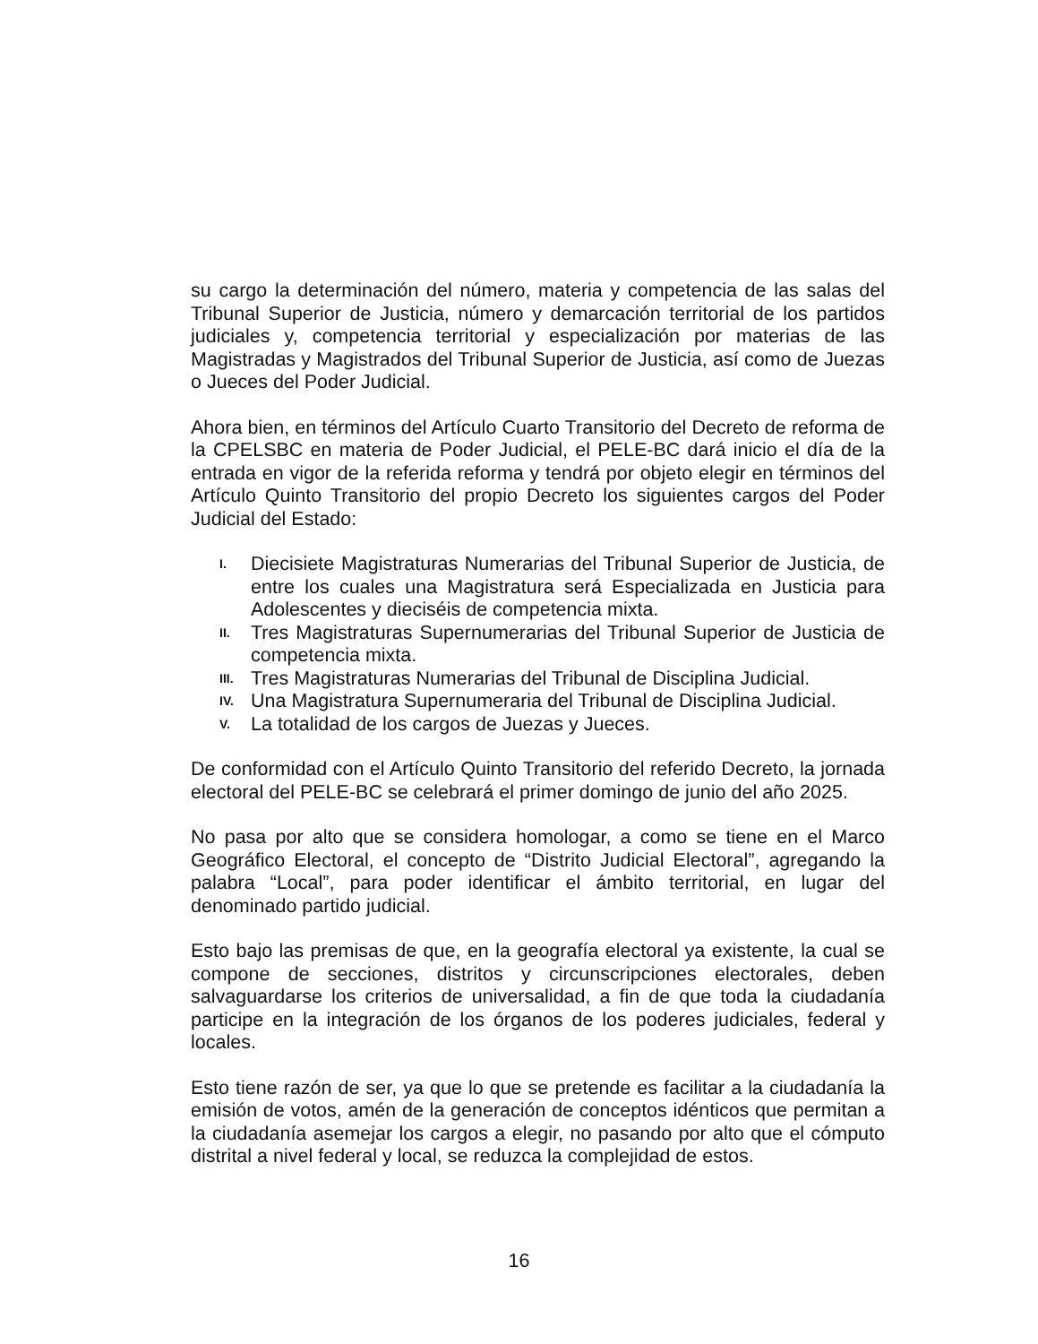su cargo la determinación del número, materia y competencia de las salas del Tribunal Superior de Justicia, número y demarcación territorial de los partidos judiciales y, competencia territorial y especialización por materias de las Magistradas y Magistrados del Tribunal Superior de Justicia, así como de Juezas o Jueces del Poder Judicial.
Ahora bien, en términos del Artículo Cuarto Transitorio del Decreto de reforma de la CPELSBC en materia de Poder Judicial, el PELE-BC dará inicio el día de la entrada en vigor de la referida reforma y tendrá por objeto elegir en términos del Artículo Quinto Transitorio del propio Decreto los siguientes cargos del Poder Judicial del Estado:
I. Diecisiete Magistraturas Numerarias del Tribunal Superior de Justicia, de entre los cuales una Magistratura será Especializada en Justicia para Adolescentes y dieciséis de competencia mixta.
II. Tres Magistraturas Supernumerarias del Tribunal Superior de Justicia de competencia mixta.
III. Tres Magistraturas Numerarias del Tribunal de Disciplina Judicial.
IV. Una Magistratura Supernumeraria del Tribunal de Disciplina Judicial.
V. La totalidad de los cargos de Juezas y Jueces.
De conformidad con el Artículo Quinto Transitorio del referido Decreto, la jornada electoral del PELE-BC se celebrará el primer domingo de junio del año 2025.
No pasa por alto que se considera homologar, a como se tiene en el Marco Geográfico Electoral, el concepto de “Distrito Judicial Electoral”, agregando la palabra “Local”, para poder identificar el ámbito territorial, en lugar del denominado partido judicial.
Esto bajo las premisas de que, en la geografía electoral ya existente, la cual se compone de secciones, distritos y circunscripciones electorales, deben salvaguardarse los criterios de universalidad, a fin de que toda la ciudadanía participe en la integración de los órganos de los poderes judiciales, federal y locales.
Esto tiene razón de ser, ya que lo que se pretende es facilitar a la ciudadanía la emisión de votos, amén de la generación de conceptos idénticos que permitan a la ciudadanía asemejar los cargos a elegir, no pasando por alto que el cómputo distrital a nivel federal y local, se reduzca la complejidad de estos.
16